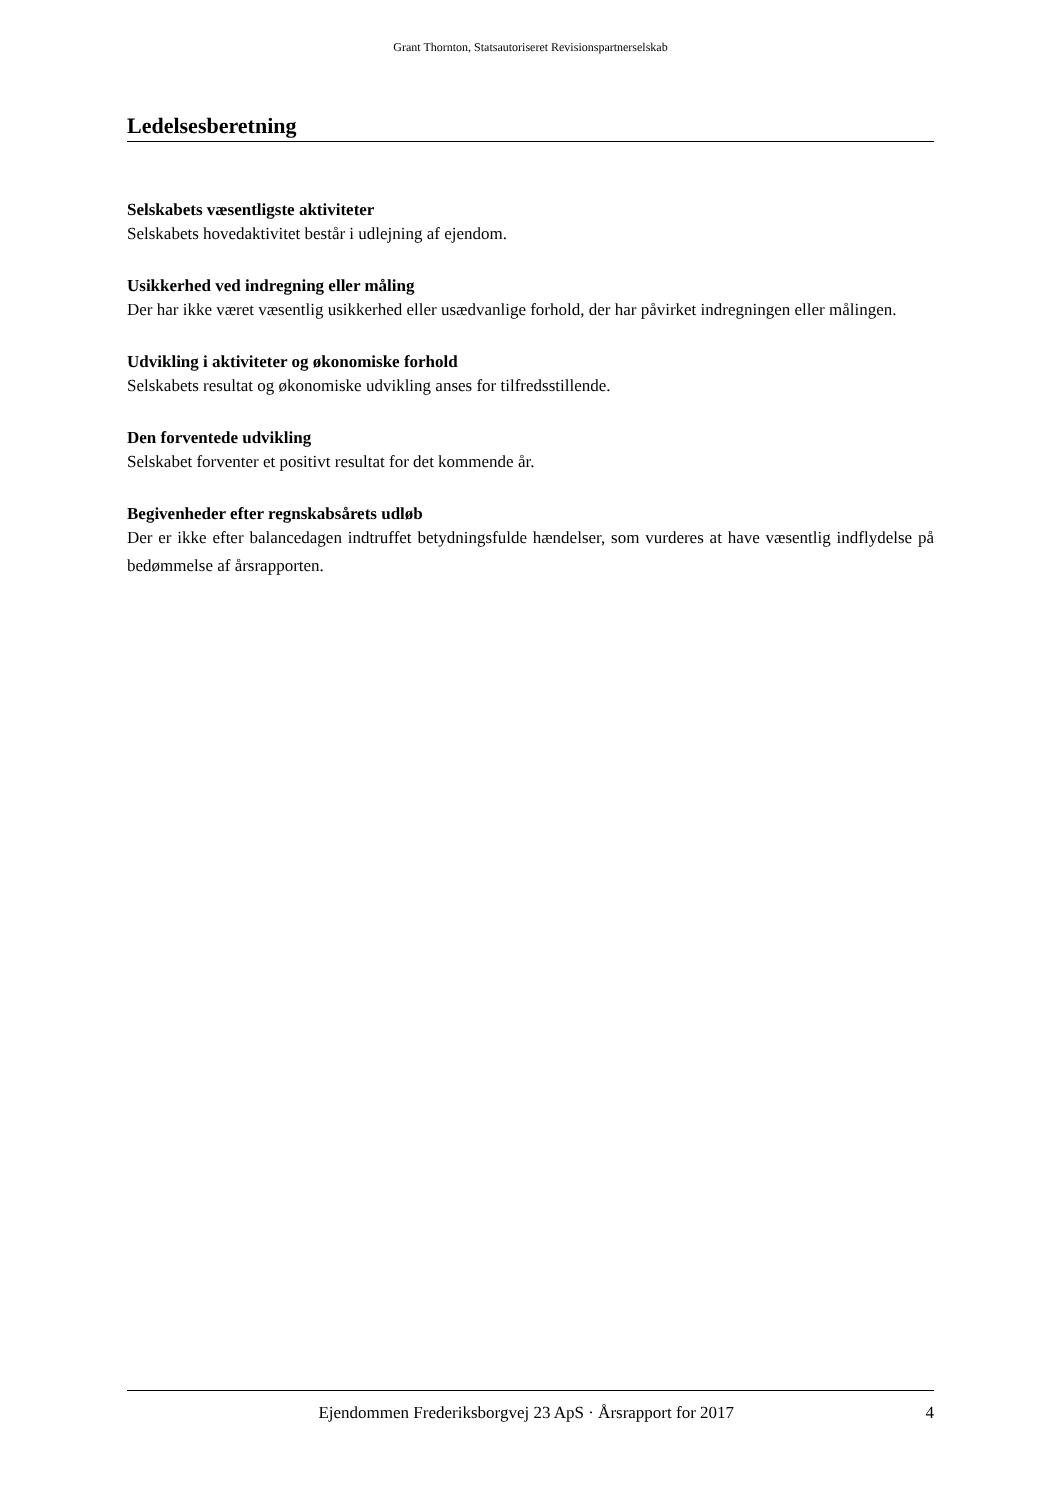Grant Thornton, Statsautoriseret Revisionspartnerselskab
Ledelsesberetning
Selskabets væsentligste aktiviteter
Selskabets hovedaktivitet består i udlejning af ejendom.
Usikkerhed ved indregning eller måling
Der har ikke været væsentlig usikkerhed eller usædvanlige forhold, der har påvirket indregningen eller målingen.
Udvikling i aktiviteter og økonomiske forhold
Selskabets resultat og økonomiske udvikling anses for tilfredsstillende.
Den forventede udvikling
Selskabet forventer et positivt resultat for det kommende år.
Begivenheder efter regnskabsårets udløb
Der er ikke efter balancedagen indtruffet betydningsfulde hændelser, som vurderes at have væsentlig indflydelse på bedømmelse af årsrapporten.
Ejendommen Frederiksborgvej 23 ApS · Årsrapport for 2017 4